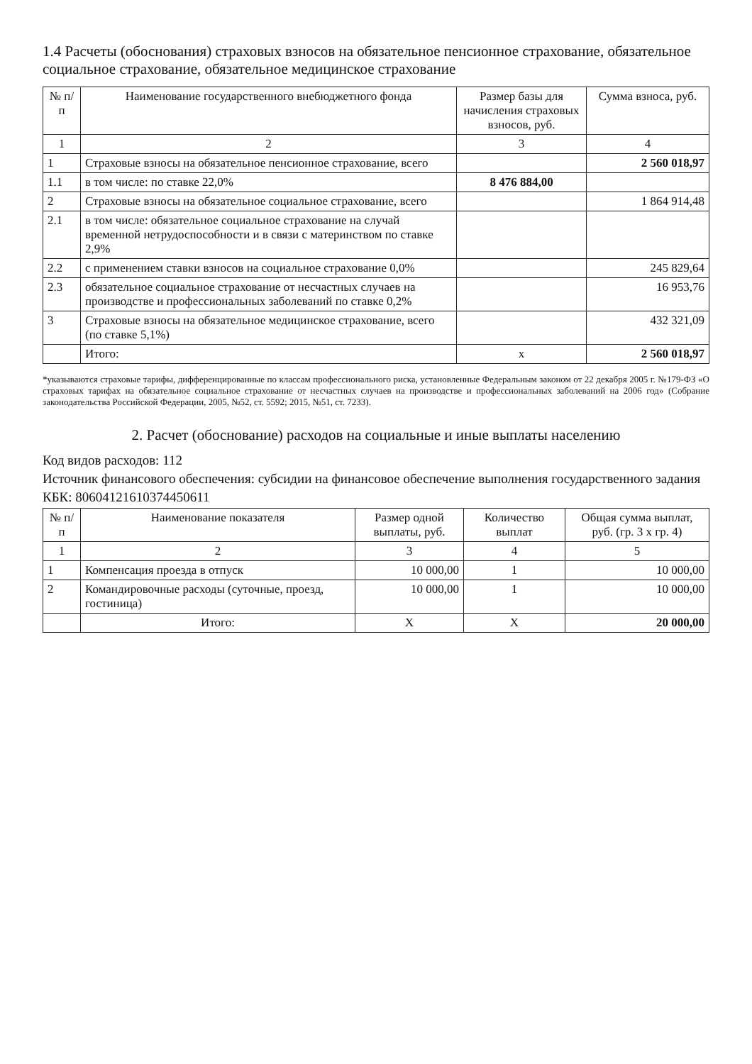1.4 Расчеты (обоснования) страховых взносов на обязательное пенсионное страхование, обязательное социальное страхование, обязательное медицинское страхование
| № п/п | Наименование государственного внебюджетного фонда | Размер базы для начисления страховых взносов, руб. | Сумма взноса, руб. |
| --- | --- | --- | --- |
| 1 | 2 | 3 | 4 |
| 1 | Страховые взносы на обязательное пенсионное страхование, всего | | 2 560 018,97 |
| 1.1 | в том числе: по ставке 22,0% | 8 476 884,00 | |
| 2 | Страховые взносы на обязательное социальное страхование, всего | | 1 864 914,48 |
| 2.1 | в том числе: обязательное социальное страхование на случай временной нетрудоспособности и в связи с материнством по ставке 2,9% | | |
| 2.2 | с применением ставки взносов на социальное страхование 0,0% | | 245 829,64 |
| 2.3 | обязательное социальное страхование от несчастных случаев на производстве и профессиональных заболеваний по ставке 0,2% | | 16 953,76 |
| 3 | Страховые взносы на обязательное медицинское страхование, всего (по ставке 5,1%) | | 432 321,09 |
| | Итого: | х | 2 560 018,97 |
*указываются страховые тарифы, дифференцированные по классам профессионального риска, установленные Федеральным законом от 22 декабря 2005 г. №179-ФЗ «О страховых тарифах на обязательное социальное страхование от несчастных случаев на производстве и профессиональных заболеваний на 2006 год» (Собрание законодательства Российской Федерации, 2005, №52, ст. 5592; 2015, №51, ст. 7233).
2. Расчет (обоснование) расходов на социальные и иные выплаты населению
Код видов расходов: 112
Источник финансового обеспечения: субсидии на финансовое обеспечение выполнения государственного задания
КБК: 80604121610374450611
| № п/п | Наименование показателя | Размер одной выплаты, руб. | Количество выплат | Общая сумма выплат, руб. (гр. 3 х гр. 4) |
| --- | --- | --- | --- | --- |
| 1 | 2 | 3 | 4 | 5 |
| 1 | Компенсация проезда в отпуск | 10 000,00 | 1 | 10 000,00 |
| 2 | Командировочные расходы (суточные, проезд, гостиница) | 10 000,00 | 1 | 10 000,00 |
| | Итого: | Х | Х | 20 000,00 |